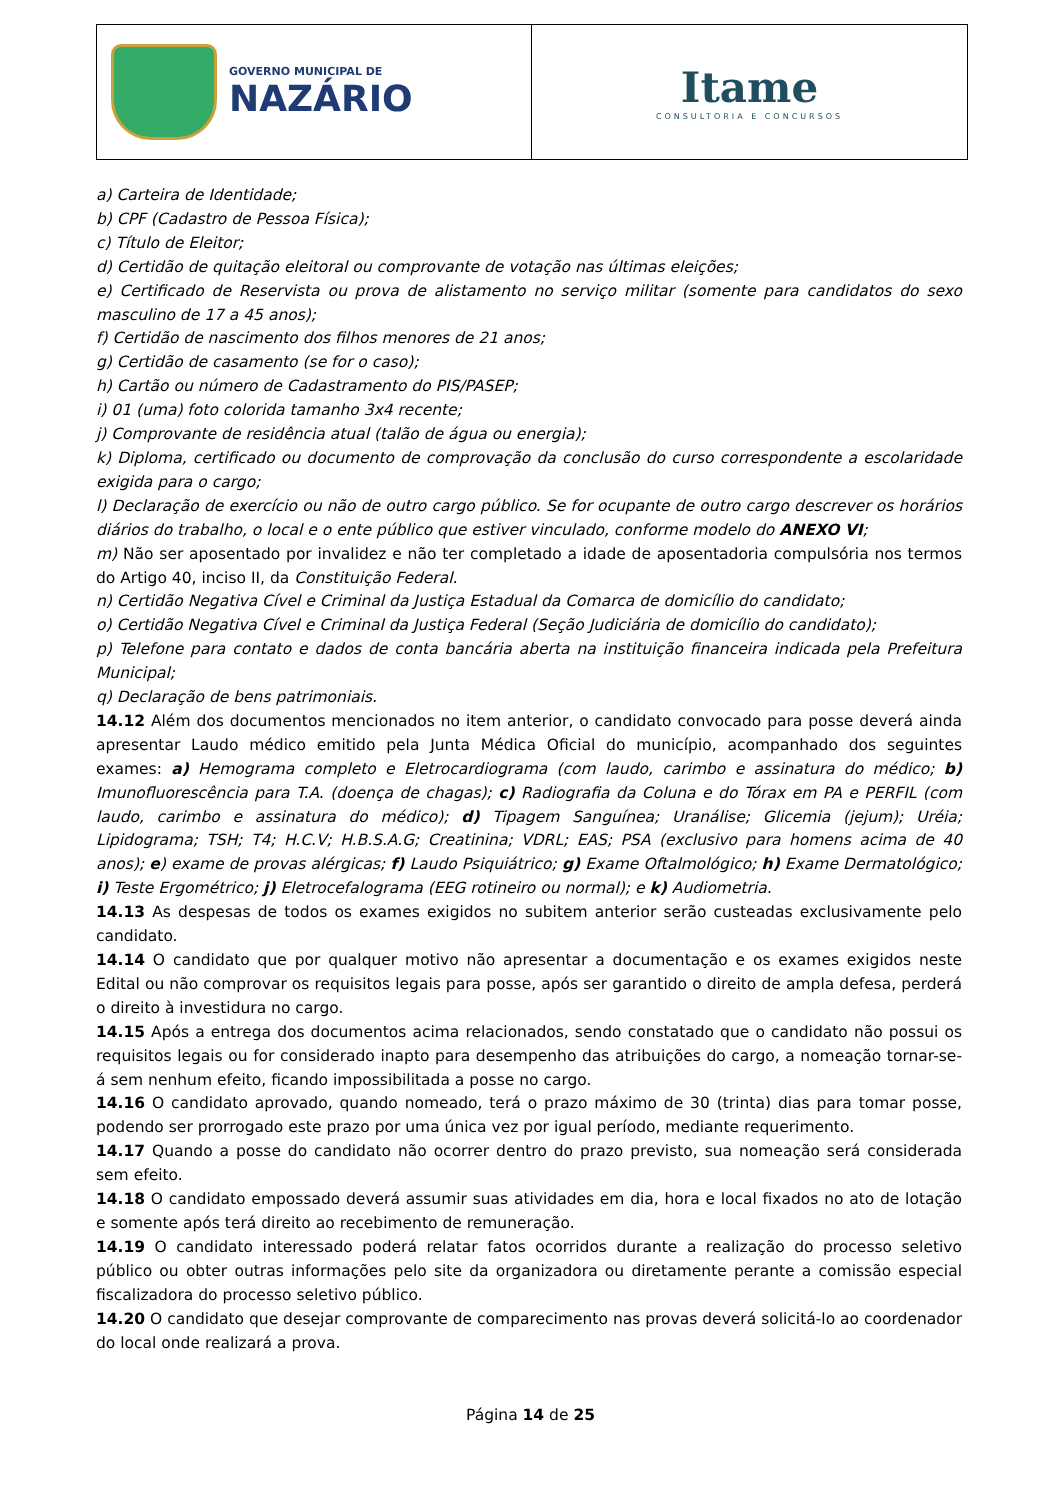GOVERNO MUNICIPAL DE
NAZÁRIO
Itame
CONSULTORIA E CONCURSOS
a) Carteira de Identidade;
b) CPF (Cadastro de Pessoa Física);
c) Título de Eleitor;
d) Certidão de quitação eleitoral ou comprovante de votação nas últimas eleições;
e) Certificado de Reservista ou prova de alistamento no serviço militar (somente para candidatos do sexo masculino de 17 a 45 anos);
f) Certidão de nascimento dos filhos menores de 21 anos;
g) Certidão de casamento (se for o caso);
h) Cartão ou número de Cadastramento do PIS/PASEP;
i) 01 (uma) foto colorida tamanho 3x4 recente;
j) Comprovante de residência atual (talão de água ou energia);
k) Diploma, certificado ou documento de comprovação da conclusão do curso correspondente a escolaridade exigida para o cargo;
l) Declaração de exercício ou não de outro cargo público. Se for ocupante de outro cargo descrever os horários diários do trabalho, o local e o ente público que estiver vinculado, conforme modelo do ANEXO VI;
m) Não ser aposentado por invalidez e não ter completado a idade de aposentadoria compulsória nos termos do Artigo 40, inciso II, da Constituição Federal.
n) Certidão Negativa Cível e Criminal da Justiça Estadual da Comarca de domicílio do candidato;
o) Certidão Negativa Cível e Criminal da Justiça Federal (Seção Judiciária de domicílio do candidato);
p) Telefone para contato e dados de conta bancária aberta na instituição financeira indicada pela Prefeitura Municipal;
q) Declaração de bens patrimoniais.
14.12 Além dos documentos mencionados no item anterior, o candidato convocado para posse deverá ainda apresentar Laudo médico emitido pela Junta Médica Oficial do município, acompanhado dos seguintes exames: a) Hemograma completo e Eletrocardiograma (com laudo, carimbo e assinatura do médico; b) Imunofluorescência para T.A. (doença de chagas); c) Radiografia da Coluna e do Tórax em PA e PERFIL (com laudo, carimbo e assinatura do médico); d) Tipagem Sanguínea; Uranálise; Glicemia (jejum); Uréia; Lipidograma; TSH; T4; H.C.V; H.B.S.A.G; Creatinina; VDRL; EAS; PSA (exclusivo para homens acima de 40 anos); e) exame de provas alérgicas; f) Laudo Psiquiátrico; g) Exame Oftalmológico; h) Exame Dermatológico; i) Teste Ergométrico; j) Eletrocefalograma (EEG rotineiro ou normal); e k) Audiometria.
14.13 As despesas de todos os exames exigidos no subitem anterior serão custeadas exclusivamente pelo candidato.
14.14 O candidato que por qualquer motivo não apresentar a documentação e os exames exigidos neste Edital ou não comprovar os requisitos legais para posse, após ser garantido o direito de ampla defesa, perderá o direito à investidura no cargo.
14.15 Após a entrega dos documentos acima relacionados, sendo constatado que o candidato não possui os requisitos legais ou for considerado inapto para desempenho das atribuições do cargo, a nomeação tornar-se-á sem nenhum efeito, ficando impossibilitada a posse no cargo.
14.16 O candidato aprovado, quando nomeado, terá o prazo máximo de 30 (trinta) dias para tomar posse, podendo ser prorrogado este prazo por uma única vez por igual período, mediante requerimento.
14.17 Quando a posse do candidato não ocorrer dentro do prazo previsto, sua nomeação será considerada sem efeito.
14.18 O candidato empossado deverá assumir suas atividades em dia, hora e local fixados no ato de lotação e somente após terá direito ao recebimento de remuneração.
14.19 O candidato interessado poderá relatar fatos ocorridos durante a realização do processo seletivo público ou obter outras informações pelo site da organizadora ou diretamente perante a comissão especial fiscalizadora do processo seletivo público.
14.20 O candidato que desejar comprovante de comparecimento nas provas deverá solicitá-lo ao coordenador do local onde realizará a prova.
Página 14 de 25